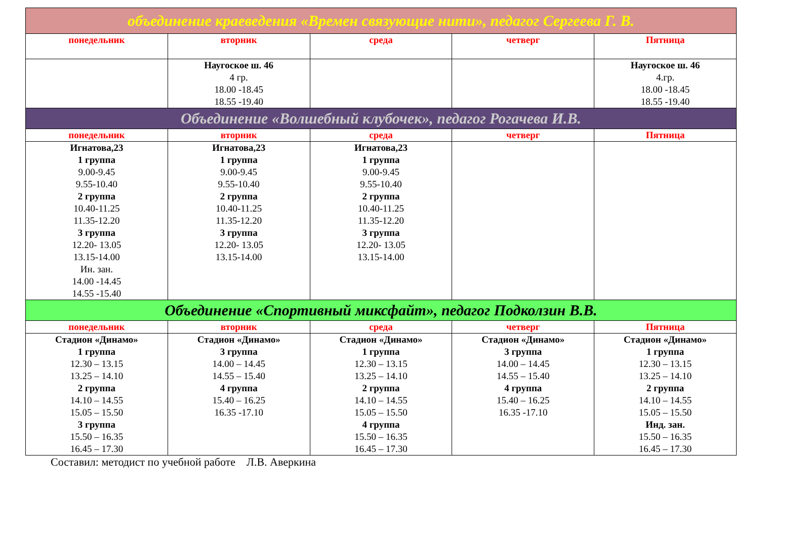| объединение краеведения «Времен связующие нити», педагог Сергеева Г. В. | | | | |
| понедельник | вторник | среда | четверг | Пятница |
| | Наугоское ш. 46 4 гр. 18.00 -18.45 18.55 -19.40 | | | Наугоское ш. 46 4.гр. 18.00 -18.45 18.55 -19.40 |
| Объединение «Волшебный клубочек», педагог Рогачева И.В. | | | | |
| понедельник | вторник | среда | четверг | Пятница |
| Игнатова,23 1 группа 9.00-9.45 9.55-10.40 2 группа 10.40-11.25 11.35-12.20 3 группа 12.20- 13.05 13.15-14.00 Ин. зан. 14.00 -14.45 14.55 -15.40 | Игнатова,23 1 группа 9.00-9.45 9.55-10.40 2 группа 10.40-11.25 11.35-12.20 3 группа 12.20- 13.05 13.15-14.00 | Игнатова,23 1 группа 9.00-9.45 9.55-10.40 2 группа 10.40-11.25 11.35-12.20 3 группа 12.20- 13.05 13.15-14.00 | | |
| Объединение «Спортивный миксфайт», педагог Подколзин В.В. | | | | |
| понедельник | вторник | среда | четверг | Пятница |
| Стадион «Динамо» 1 группа 12.30 – 13.15 13.25 – 14.10 2 группа 14.10 – 14.55 15.05 – 15.50 3 группа 15.50 – 16.35 16.45 – 17.30 | Стадион «Динамо» 3 группа 14.00 – 14.45 14.55 – 15.40 4 группа 15.40 – 16.25 16.35 -17.10 | Стадион «Динамо» 1 группа 12.30 – 13.15 13.25 – 14.10 2 группа 14.10 – 14.55 15.05 – 15.50 4 группа 15.50 – 16.35 16.45 – 17.30 | Стадион «Динамо» 3 группа 14.00 – 14.45 14.55 – 15.40 4 группа 15.40 – 16.25 16.35 -17.10 | Стадион «Динамо» 1 группа 12.30 – 13.15 13.25 – 14.10 2 группа 14.10 – 14.55 15.05 – 15.50 Инд. зан. 15.50 – 16.35 16.45 – 17.30 |
Составил: методист по учебной работе Л.В. Аверкина